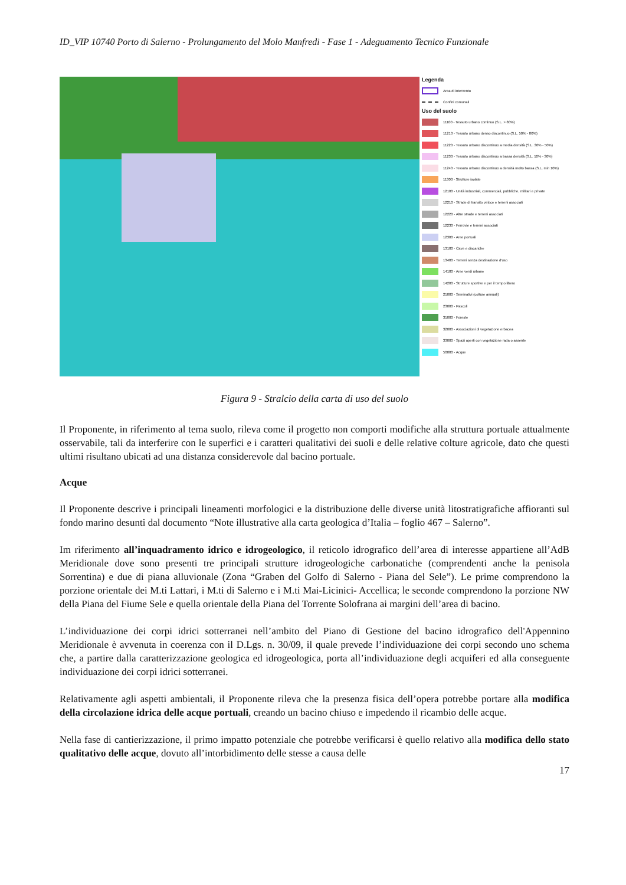ID_VIP 10740 Porto di Salerno - Prolungamento del Molo Manfredi - Fase 1 - Adeguamento Tecnico Funzionale
Legenda
Area di intervento
Confini comunali
Uso del suolo
11100 - Tessuto urbano continuo (S.L. > 80%)
11210 - Tessuto urbano denso discontinuo (S.L. 50% - 80%)
11220 - Tessuto urbano discontinuo a media densità (S.L. 30% - 50%)
11230 - Tessuto urbano discontinuo a bassa densità (S.L. 10% - 30%)
11240 - Tessuto urbano discontinuo a densità molto bassa (S.L. min 10%)
11300 - Strutture isolate
12100 - Unità industriali, commerciali, pubbliche, militari e private
12210 - Strade di transito veloce e terreni associati
12220 - Altre strade e terreni associati
12230 - Ferrovie e terreni associati
12300 - Aree portuali
13100 - Cave e discariche
13400 - Terreni senza destinazione d'uso
14100 - Aree verdi urbane
14200 - Strutture sportive e per il tempo libero
21000 - Seminativi (colture annuali)
23000 - Pascoli
31000 - Foreste
32000 - Associazioni di vegetazione erbacea
33000 - Spazi aperti con vegetazione rada o assente
50000 - Acque
Figura 9 - Stralcio della carta di uso del suolo
Il Proponente, in riferimento al tema suolo, rileva come il progetto non comporti modifiche alla struttura portuale attualmente osservabile, tali da interferire con le superfici e i caratteri qualitativi dei suoli e delle relative colture agricole, dato che questi ultimi risultano ubicati ad una distanza considerevole dal bacino portuale.
Acque
Il Proponente descrive i principali lineamenti morfologici e la distribuzione delle diverse unità litostratigrafiche affioranti sul fondo marino desunti dal documento “Note illustrative alla carta geologica d’Italia – foglio 467 – Salerno”.
Im riferimento all’inquadramento idrico e idrogeologico, il reticolo idrografico dell’area di interesse appartiene all’AdB Meridionale dove sono presenti tre principali strutture idrogeologiche carbonatiche (comprendenti anche la penisola Sorrentina) e due di piana alluvionale (Zona “Graben del Golfo di Salerno - Piana del Sele”). Le prime comprendono la porzione orientale dei M.ti Lattari, i M.ti di Salerno e i M.ti Mai-Licinici- Accellica; le seconde comprendono la porzione NW della Piana del Fiume Sele e quella orientale della Piana del Torrente Solofrana ai margini dell’area di bacino.
L’individuazione dei corpi idrici sotterranei nell’ambito del Piano di Gestione del bacino idrografico dell'Appennino Meridionale è avvenuta in coerenza con il D.Lgs. n. 30/09, il quale prevede l’individuazione dei corpi secondo uno schema che, a partire dalla caratterizzazione geologica ed idrogeologica, porta all’individuazione degli acquiferi ed alla conseguente individuazione dei corpi idrici sotterranei.
Relativamente agli aspetti ambientali, il Proponente rileva che la presenza fisica dell’opera potrebbe portare alla modifica della circolazione idrica delle acque portuali, creando un bacino chiuso e impedendo il ricambio delle acque.
Nella fase di cantierizzazione, il primo impatto potenziale che potrebbe verificarsi è quello relativo alla modifica dello stato qualitativo delle acque, dovuto all’intorbidimento delle stesse a causa delle
17